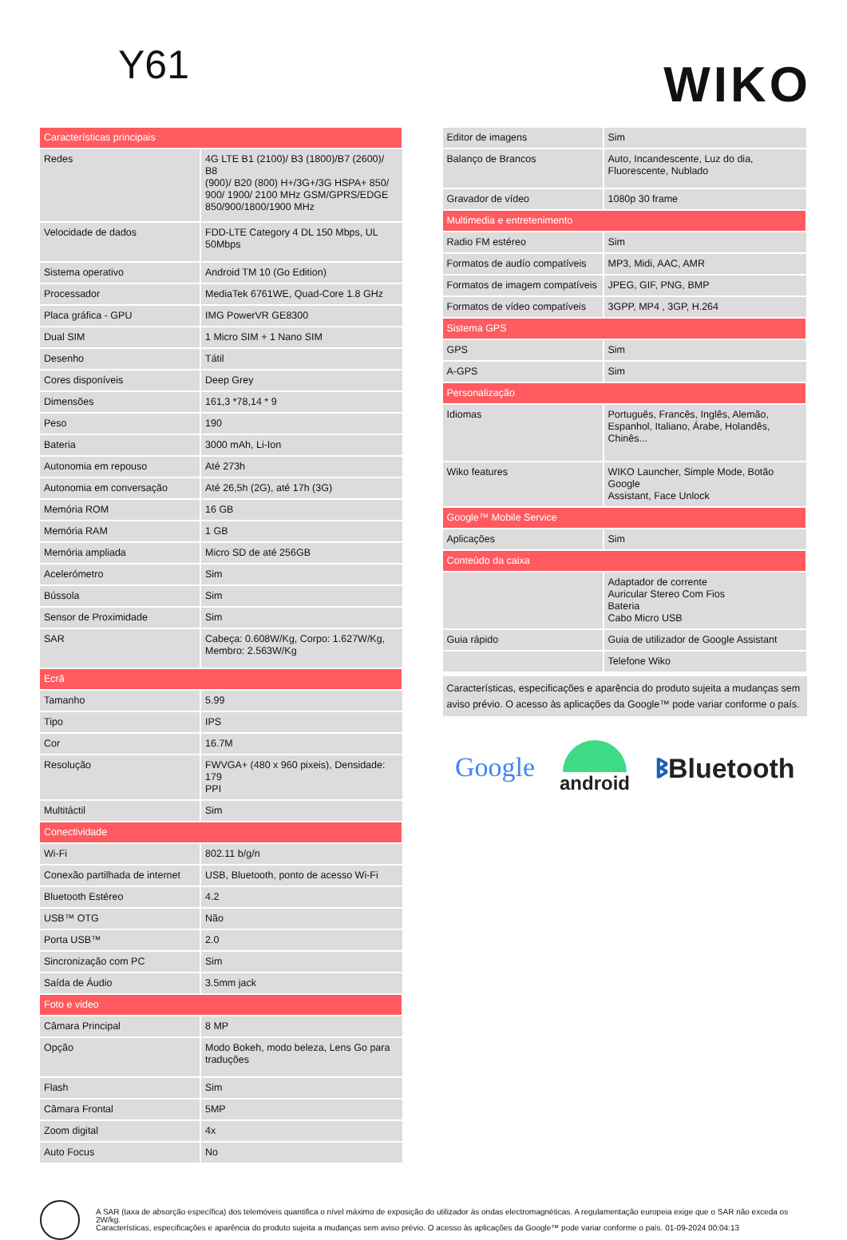Y61 WIKO
| Características principais | |
| Redes | 4G LTE B1 (2100)/ B3 (1800)/B7 (2600)/ B8 (900)/ B20 (800) H+/3G+/3G HSPA+ 850/ 900/ 1900/ 2100 MHz GSM/GPRS/EDGE 850/900/1800/1900 MHz |
| Velocidade de dados | FDD-LTE Category 4 DL 150 Mbps, UL 50Mbps |
| Sistema operativo | Android TM 10 (Go Edition) |
| Processador | MediaTek 6761WE, Quad-Core 1.8 GHz |
| Placa gráfica - GPU | IMG PowerVR GE8300 |
| Dual SIM | 1 Micro SIM + 1 Nano SIM |
| Desenho | Tátil |
| Cores disponíveis | Deep Grey |
| Dimensões | 161,3 *78,14 * 9 |
| Peso | 190 |
| Bateria | 3000 mAh, Li-Ion |
| Autonomia em repouso | Até 273h |
| Autonomia em conversação | Até 26,5h (2G), até 17h (3G) |
| Memória ROM | 16 GB |
| Memória RAM | 1 GB |
| Memória ampliada | Micro SD de até 256GB |
| Acelerómetro | Sim |
| Bússola | Sim |
| Sensor de Proximidade | Sim |
| SAR | Cabeça: 0.608W/Kg, Corpo: 1.627W/Kg, Membro: 2.563W/Kg |
| Ecrã | |
| Tamanho | 5.99 |
| Tipo | IPS |
| Cor | 16.7M |
| Resolução | FWVGA+ (480 x 960 pixeis), Densidade: 179 PPI |
| Multitáctil | Sim |
| Conectividade | |
| Wi-Fi | 802.11 b/g/n |
| Conexão partilhada de internet | USB, Bluetooth, ponto de acesso Wi-Fi |
| Bluetooth Estéreo | 4.2 |
| USB™ OTG | Não |
| Porta USB™ | 2.0 |
| Sincronização com PC | Sim |
| Saída de Áudio | 3.5mm jack |
| Foto e video | |
| Câmara Principal | 8 MP |
| Opção | Modo Bokeh, modo beleza, Lens Go para traduções |
| Flash | Sim |
| Câmara Frontal | 5MP |
| Zoom digital | 4x |
| Auto Focus | No |
| Editor de imagens | Sim |
| Balanço de Brancos | Auto, Incandescente, Luz do dia, Fluorescente, Nublado |
| Gravador de vídeo | 1080p 30 frame |
| Multimedia e entretenimento | |
| Radio FM estéreo | Sim |
| Formatos de audío compatíveis | MP3, Midi, AAC, AMR |
| Formatos de imagem compatíveis | JPEG, GIF, PNG, BMP |
| Formatos de vídeo compatíveis | 3GPP, MP4 , 3GP, H.264 |
| Sistema GPS | |
| GPS | Sim |
| A-GPS | Sim |
| Personalização | |
| Idiomas | Português, Francês, Inglês, Alemão, Espanhol, Italiano, Árabe, Holandês, Chinês... |
| Wiko features | WIKO Launcher, Simple Mode, Botão Google Assistant, Face Unlock |
| Google™ Mobile Service | |
| Aplicações | Sim |
| Conteúdo da caixa | |
| | Adaptador de corrente Auricular Stereo Com Fios Bateria Cabo Micro USB |
| Guia rápido | Guia de utilizador de Google Assistant |
| | Telefone Wiko |
Características, especificações e aparência do produto sujeita a mudanças sem aviso prévio. O acesso às aplicações da Google™ pode variar conforme o país.
Google android ᛒBluetooth
A SAR (taxa de absorção específica) dos telemóveis quantifica o nível máximo de exposição do utilizador às ondas electromagnéticas. A regulamentação europeia exige que o SAR não exceda os 2W/kg.
Características, especificações e aparência do produto sujeita a mudanças sem aviso prévio. O acesso às aplicações da Google™ pode variar conforme o país. 01-09-2024 00:04:13